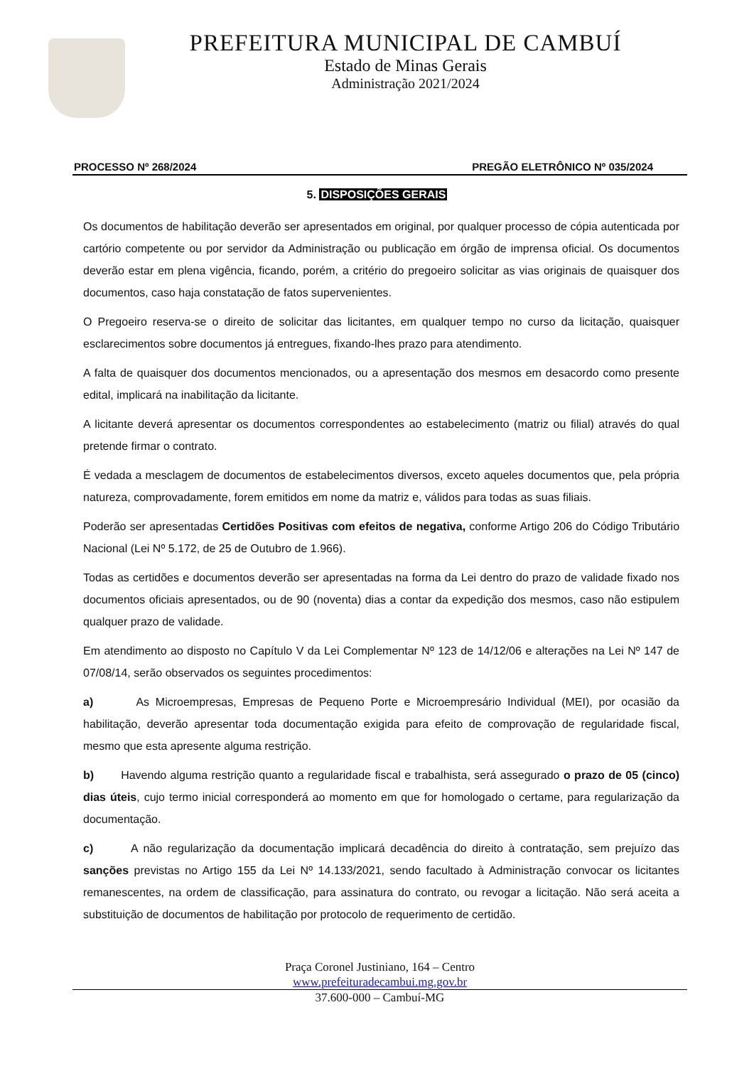PREFEITURA MUNICIPAL DE CAMBUÍ
Estado de Minas Gerais
Administração 2021/2024
PROCESSO Nº 268/2024 PREGÃO ELETRÔNICO Nº 035/2024
5. DISPOSIÇÕES GERAIS
Os documentos de habilitação deverão ser apresentados em original, por qualquer processo de cópia autenticada por cartório competente ou por servidor da Administração ou publicação em órgão de imprensa oficial. Os documentos deverão estar em plena vigência, ficando, porém, a critério do pregoeiro solicitar as vias originais de quaisquer dos documentos, caso haja constatação de fatos supervenientes.
O Pregoeiro reserva-se o direito de solicitar das licitantes, em qualquer tempo no curso da licitação, quaisquer esclarecimentos sobre documentos já entregues, fixando-lhes prazo para atendimento.
A falta de quaisquer dos documentos mencionados, ou a apresentação dos mesmos em desacordo como presente edital, implicará na inabilitação da licitante.
A licitante deverá apresentar os documentos correspondentes ao estabelecimento (matriz ou filial) através do qual pretende firmar o contrato.
É vedada a mesclagem de documentos de estabelecimentos diversos, exceto aqueles documentos que, pela própria natureza, comprovadamente, forem emitidos em nome da matriz e, válidos para todas as suas filiais.
Poderão ser apresentadas Certidões Positivas com efeitos de negativa, conforme Artigo 206 do Código Tributário Nacional (Lei Nº 5.172, de 25 de Outubro de 1.966).
Todas as certidões e documentos deverão ser apresentadas na forma da Lei dentro do prazo de validade fixado nos documentos oficiais apresentados, ou de 90 (noventa) dias a contar da expedição dos mesmos, caso não estipulem qualquer prazo de validade.
Em atendimento ao disposto no Capítulo V da Lei Complementar Nº 123 de 14/12/06 e alterações na Lei Nº 147 de 07/08/14, serão observados os seguintes procedimentos:
a) As Microempresas, Empresas de Pequeno Porte e Microempresário Individual (MEI), por ocasião da habilitação, deverão apresentar toda documentação exigida para efeito de comprovação de regularidade fiscal, mesmo que esta apresente alguma restrição.
b) Havendo alguma restrição quanto a regularidade fiscal e trabalhista, será assegurado o prazo de 05 (cinco) dias úteis, cujo termo inicial corresponderá ao momento em que for homologado o certame, para regularização da documentação.
c) A não regularização da documentação implicará decadência do direito à contratação, sem prejuízo das sanções previstas no Artigo 155 da Lei Nº 14.133/2021, sendo facultado à Administração convocar os licitantes remanescentes, na ordem de classificação, para assinatura do contrato, ou revogar a licitação. Não será aceita a substituição de documentos de habilitação por protocolo de requerimento de certidão.
Praça Coronel Justiniano, 164 – Centro
www.prefeituradecambui.mg.gov.br
37.600-000 – Cambuí-MG